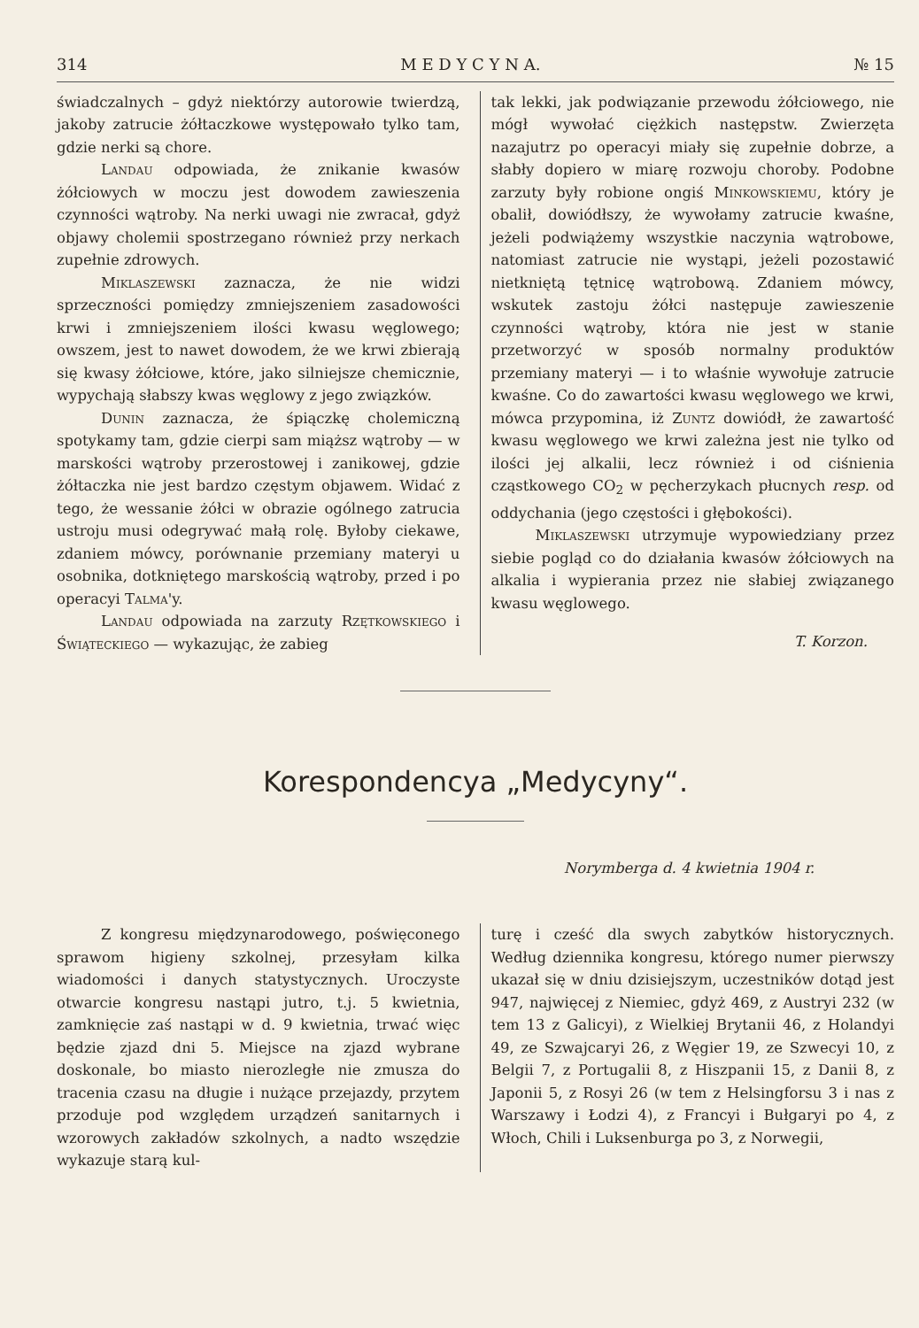314 M E D Y C Y N A. № 15
świadczalnych – gdyż niektórzy autorowie twierdzą, jakoby zatrucie żółtaczkowe występowało tylko tam, gdzie nerki są chore.
Landau odpowiada, że znikanie kwasów żółciowych w moczu jest dowodem zawieszenia czynności wątroby. Na nerki uwagi nie zwracał, gdyż objawy cholemii spostrzegano również przy nerkach zupełnie zdrowych.
Miklaszewski zaznacza, że nie widzi sprzeczności pomiędzy zmniejszeniem zasadowości krwi i zmniejszeniem ilości kwasu węglowego; owszem, jest to nawet dowodem, że we krwi zbierają się kwasy żółciowe, które, jako silniejsze chemicznie, wypychają słabszy kwas węglowy z jego związków.
Dunin zaznacza, że śpiączkę cholemiczną spotykamy tam, gdzie cierpi sam miąższ wątroby — w marskości wątroby przerostowej i zanikowej, gdzie żółtaczka nie jest bardzo częstym objawem. Widać z tego, że wessanie żółci w obrazie ogólnego zatrucia ustroju musi odegrywać małą rolę. Byłoby ciekawe, zdaniem mówcy, porównanie przemiany materyi u osobnika, dotkniętego marskością wątroby, przed i po operacyi Talma'y.
Landau odpowiada na zarzuty Rzętkowskiego i Świąteckiego — wykazując, że zabieg
tak lekki, jak podwiązanie przewodu żółciowego, nie mógł wywołać ciężkich następstw. Zwierzęta nazajutrz po operacyi miały się zupełnie dobrze, a słabły dopiero w miarę rozwoju choroby. Podobne zarzuty były robione ongiś Minkowskiemu, który je obalił, dowiódłszy, że wywołamy zatrucie kwaśne, jeżeli podwiążemy wszystkie naczynia wątrobowe, natomiast zatrucie nie wystąpi, jeżeli pozostawić nietkniętą tętnicę wątrobową. Zdaniem mówcy, wskutek zastoju żółci następuje zawieszenie czynności wątroby, która nie jest w stanie przetworzyć w sposób normalny produktów przemiany materyi — i to właśnie wywołuje zatrucie kwaśne. Co do zawartości kwasu węglowego we krwi, mówca przypomina, iż Zuntz dowiódł, że zawartość kwasu węglowego we krwi zależna jest nie tylko od ilości jej alkalii, lecz również i od ciśnienia cząstkowego CO<sub>2</sub> w pęcherzykach płucnych resp. od oddychania (jego częstości i głębokości).
Miklaszewski utrzymuje wypowiedziany przez siebie pogląd co do działania kwasów żółciowych na alkalia i wypierania przez nie słabiej związanego kwasu węglowego.
T. Korzon.
Korespondencya „Medycyny“.
Norymberga d. 4 kwietnia 1904 r.
Z kongresu międzynarodowego, poświęconego sprawom higieny szkolnej, przesyłam kilka wiadomości i danych statystycznych. Uroczyste otwarcie kongresu nastąpi jutro, t.j. 5 kwietnia, zamknięcie zaś nastąpi w d. 9 kwietnia, trwać więc będzie zjazd dni 5. Miejsce na zjazd wybrane doskonale, bo miasto nierozległe nie zmusza do tracenia czasu na długie i nużące przejazdy, przytem przoduje pod względem urządzeń sanitarnych i wzorowych zakładów szkolnych, a nadto wszędzie wykazuje starą kul-
turę i cześć dla swych zabytków historycznych. Według dziennika kongresu, którego numer pierwszy ukazał się w dniu dzisiejszym, uczestników dotąd jest 947, najwięcej z Niemiec, gdyż 469, z Austryi 232 (w tem 13 z Galicyi), z Wielkiej Brytanii 46, z Holandyi 49, ze Szwajcaryi 26, z Węgier 19, ze Szwecyi 10, z Belgii 7, z Portugalii 8, z Hiszpanii 15, z Danii 8, z Japonii 5, z Rosyi 26 (w tem z Helsingforsu 3 i nas z Warszawy i Łodzi 4), z Francyi i Bułgaryi po 4, z Włoch, Chili i Luksenburga po 3, z Norwegii,